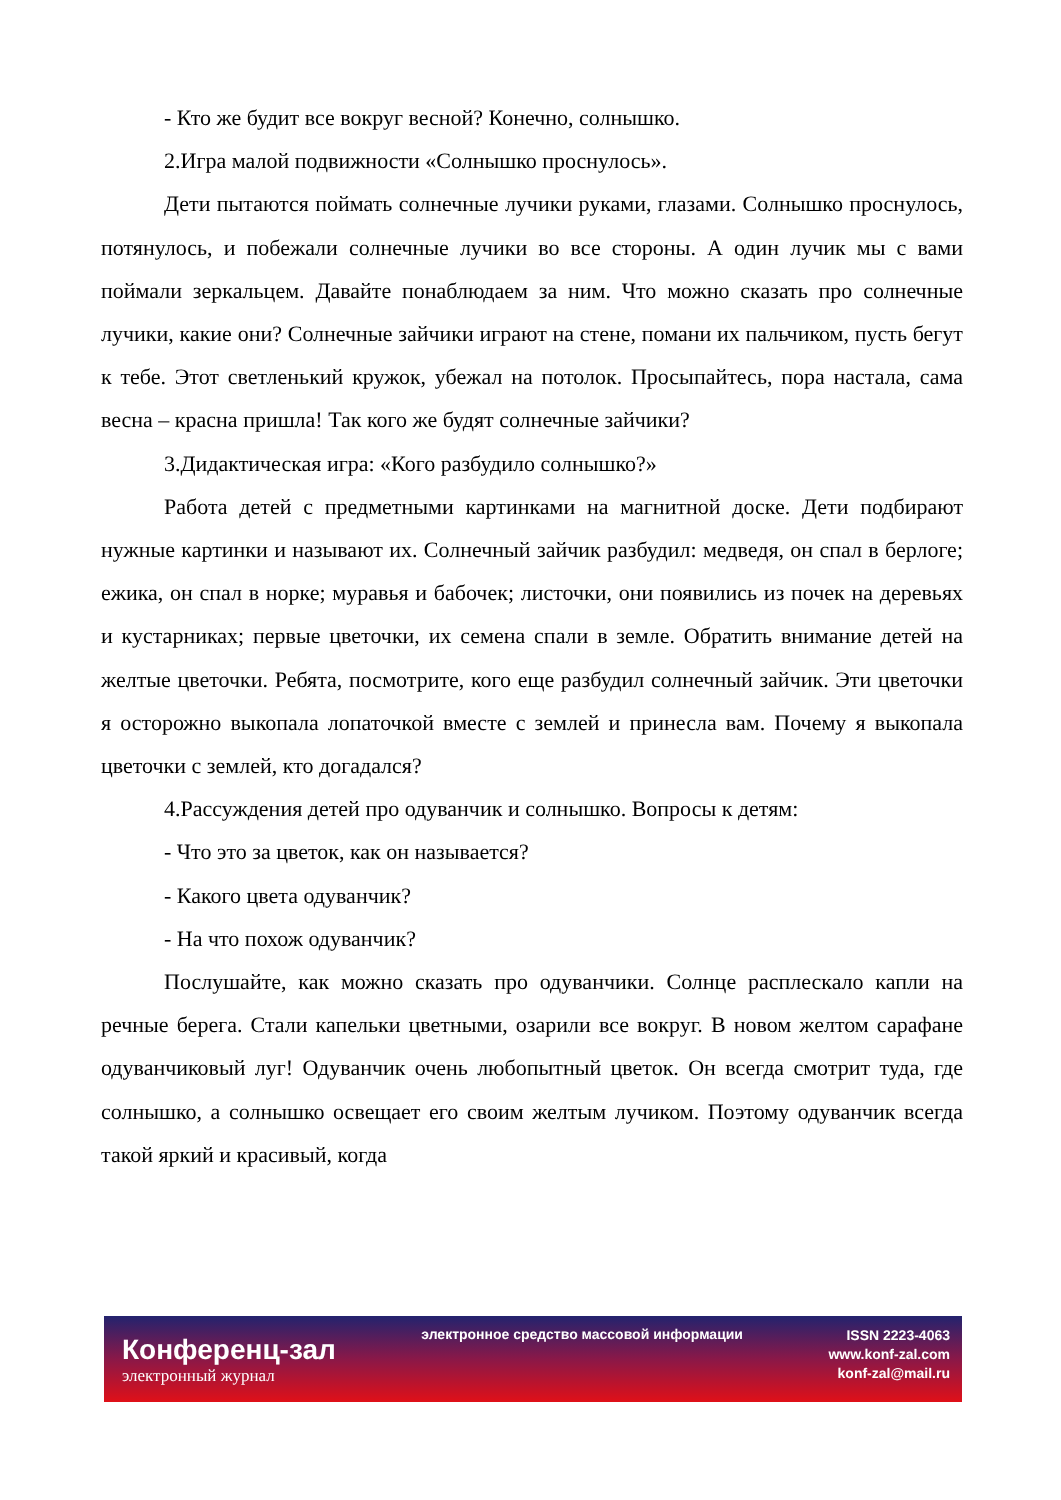- Кто же будит все вокруг весной? Конечно, солнышко.
2.Игра малой подвижности «Солнышко проснулось».
Дети пытаются поймать солнечные лучики руками, глазами. Солнышко проснулось, потянулось, и побежали солнечные лучики во все стороны. А один лучик мы с вами поймали зеркальцем. Давайте понаблюдаем за ним. Что можно сказать про солнечные лучики, какие они? Солнечные зайчики играют на стене, помани их пальчиком, пусть бегут к тебе. Этот светленький кружок, убежал на потолок. Просыпайтесь, пора настала, сама весна – красна пришла! Так кого же будят солнечные зайчики?
3.Дидактическая игра: «Кого разбудило солнышко?»
Работа детей с предметными картинками на магнитной доске. Дети подбирают нужные картинки и называют их. Солнечный зайчик разбудил: медведя, он спал в берлоге; ежика, он спал в норке; муравья и бабочек; листочки, они появились из почек на деревьях и кустарниках; первые цветочки, их семена спали в земле. Обратить внимание детей на желтые цветочки. Ребята, посмотрите, кого еще разбудил солнечный зайчик. Эти цветочки я осторожно выкопала лопаточкой вместе с землей и принесла вам. Почему я выкопала цветочки с землей, кто догадался?
4.Рассуждения детей про одуванчик и солнышко. Вопросы к детям:
- Что это за цветок, как он называется?
- Какого цвета одуванчик?
- На что похож одуванчик?
Послушайте, как можно сказать про одуванчики. Солнце расплескало капли на речные берега. Стали капельки цветными, озарили все вокруг. В новом желтом сарафане одуванчиковый луг! Одуванчик очень любопытный цветок. Он всегда смотрит туда, где солнышко, а солнышко освещает его своим желтым лучиком. Поэтому одуванчик всегда такой яркий и красивый, когда
Конференц-зал
электронный журнал
электронное средство массовой информации
ISSN 2223-4063
www.konf-zal.com
konf-zal@mail.ru